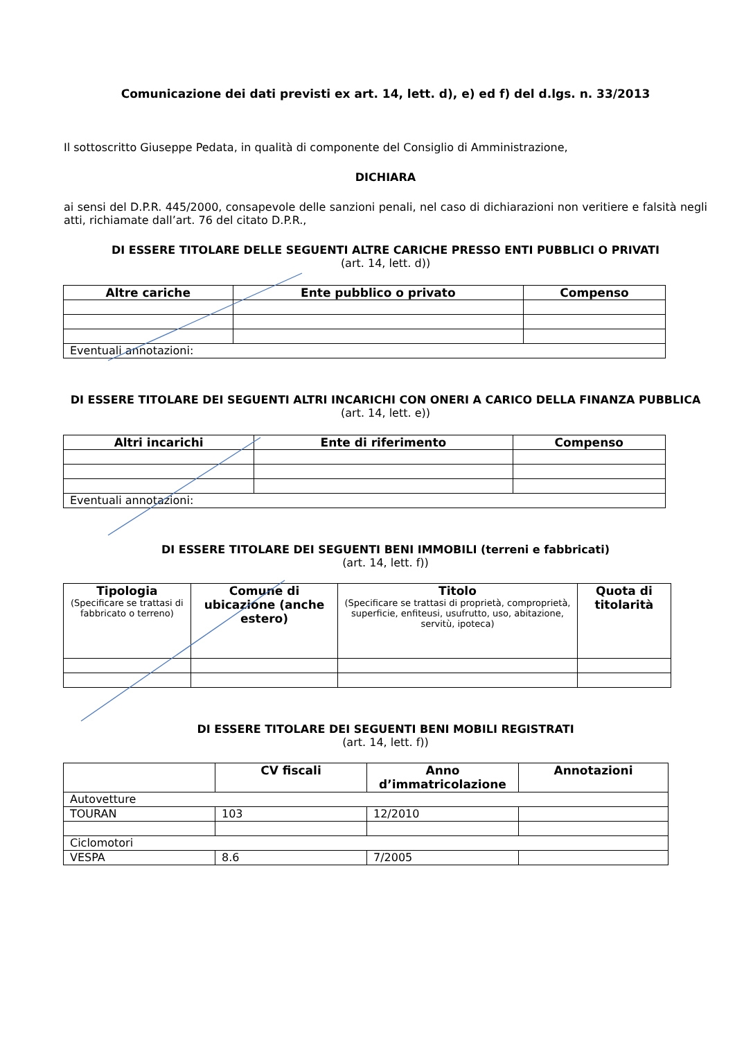Comunicazione dei dati previsti ex art. 14, lett. d), e) ed f) del d.lgs. n. 33/2013
Il sottoscritto Giuseppe Pedata, in qualità di componente del Consiglio di Amministrazione,
DICHIARA
ai sensi del D.P.R. 445/2000, consapevole delle sanzioni penali, nel caso di dichiarazioni non veritiere e falsità negli atti, richiamate dall’art. 76 del citato D.P.R.,
DI ESSERE TITOLARE DELLE SEGUENTI ALTRE CARICHE PRESSO ENTI PUBBLICI O PRIVATI
(art. 14, lett. d))
| Altre cariche | Ente pubblico o privato | Compenso |
| --- | --- | --- |
| Eventuali annotazioni: | | |
DI ESSERE TITOLARE DEI SEGUENTI ALTRI INCARICHI CON ONERI A CARICO DELLA FINANZA PUBBLICA
(art. 14, lett. e))
| Altri incarichi | Ente di riferimento | Compenso |
| --- | --- | --- |
| Eventuali annotazioni: | | |
DI ESSERE TITOLARE DEI SEGUENTI BENI IMMOBILI (terreni e fabbricati)
(art. 14, lett. f))
| Tipologia (Specificare se trattasi di fabbricato o terreno) | Comune di ubicazione (anche estero) | Titolo (Specificare se trattasi di proprietà, comproprietà, superficie, enfiteusi, usufrutto, uso, abitazione, servitù, ipoteca) | Quota di titolarità |
| --- | --- | --- | --- |
DI ESSERE TITOLARE DEI SEGUENTI BENI MOBILI REGISTRATI
(art. 14, lett. f))
| | CV fiscali | Anno d’immatricolazione | Annotazioni |
| --- | --- | --- | --- |
| Autovetture | | | |
| TOURAN | 103 | 12/2010 | |
| Ciclomotori | | | |
| VESPA | 8.6 | 7/2005 | |